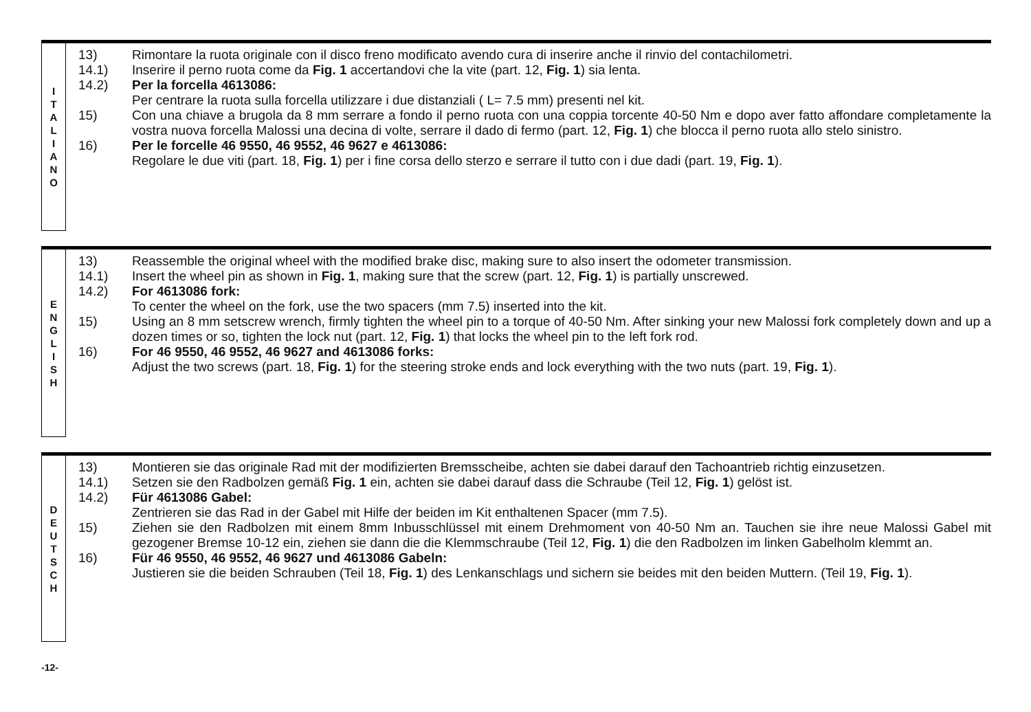I
T
A
L
I
A
N
O
13) Rimontare la ruota originale con il disco freno modificato avendo cura di inserire anche il rinvio del contachilometri.
14.1) Inserire il perno ruota come da Fig. 1 accertandovi che la vite (part. 12, Fig. 1) sia lenta.
14.2) Per la forcella 4613086:
Per centrare la ruota sulla forcella utilizzare i due distanziali ( L= 7.5 mm) presenti nel kit.
15) Con una chiave a brugola da 8 mm serrare a fondo il perno ruota con una coppia torcente 40-50 Nm e dopo aver fatto affondare completamente la vostra nuova forcella Malossi una decina di volte, serrare il dado di fermo (part. 12, Fig. 1) che blocca il perno ruota allo stelo sinistro.
16) Per le forcelle 46 9550, 46 9552, 46 9627 e 4613086:
Regolare le due viti (part. 18, Fig. 1) per i fine corsa dello sterzo e serrare il tutto con i due dadi (part. 19, Fig. 1).
E
N
G
L
I
S
H
13) Reassemble the original wheel with the modified brake disc, making sure to also insert the odometer transmission.
14.1) Insert the wheel pin as shown in Fig. 1, making sure that the screw (part. 12, Fig. 1) is partially unscrewed.
14.2) For 4613086 fork:
To center the wheel on the fork, use the two spacers (mm 7.5) inserted into the kit.
15) Using an 8 mm setscrew wrench, firmly tighten the wheel pin to a torque of 40-50 Nm. After sinking your new Malossi fork completely down and up a dozen times or so, tighten the lock nut (part. 12, Fig. 1) that locks the wheel pin to the left fork rod.
16) For 46 9550, 46 9552, 46 9627 and 4613086 forks:
Adjust the two screws (part. 18, Fig. 1) for the steering stroke ends and lock everything with the two nuts (part. 19, Fig. 1).
D
E
U
T
S
C
H
13) Montieren sie das originale Rad mit der modifizierten Bremsscheibe, achten sie dabei darauf den Tachoantrieb richtig einzusetzen.
14.1) Setzen sie den Radbolzen gemäß Fig. 1 ein, achten sie dabei darauf dass die Schraube (Teil 12, Fig. 1) gelöst ist.
14.2) Für 4613086 Gabel:
Zentrieren sie das Rad in der Gabel mit Hilfe der beiden im Kit enthaltenen Spacer (mm 7.5).
15) Ziehen sie den Radbolzen mit einem 8mm Inbusschlüssel mit einem Drehmoment von 40-50 Nm an. Tauchen sie ihre neue Malossi Gabel mit gezogener Bremse 10-12 ein, ziehen sie dann die die Klemmschraube (Teil 12, Fig. 1) die den Radbolzen im linken Gabelholm klemmt an.
16) Für 46 9550, 46 9552, 46 9627 und 4613086 Gabeln:
Justieren sie die beiden Schrauben (Teil 18, Fig. 1) des Lenkanschlags und sichern sie beides mit den beiden Muttern. (Teil 19, Fig. 1).
-12-